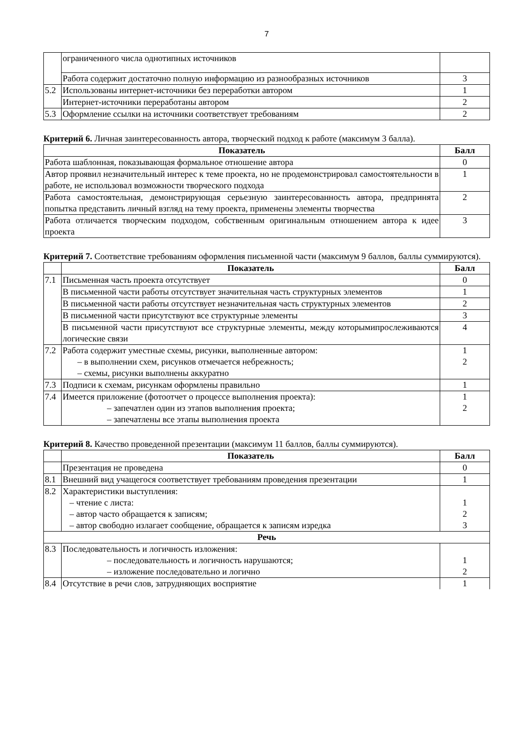7
| | ограниченного числа однотипных источников | |
| | Работа содержит достаточно полную информацию из разнообразных источников | 3 |
| 5.2 | Использованы интернет-источники без переработки автором | 1 |
| | Интернет-источники переработаны автором | 2 |
| 5.3 | Оформление ссылки на источники соответствует требованиям | 2 |
Критерий 6. Личная заинтересованность автора, творческий подход к работе (максимум 3 балла).
| Показатель | Балл |
| --- | --- |
| Работа шаблонная, показывающая формальное отношение автора | 0 |
| Автор проявил незначительный интерес к теме проекта, но не продемонстрировал самостоятельности в работе, не использовал возможности творческого подхода | 1 |
| Работа самостоятельная, демонстрирующая серьезную заинтересованность автора, предпринята попытка представить личный взгляд на тему проекта, применены элементы творчества | 2 |
| Работа отличается творческим подходом, собственным оригинальным отношением автора к идее проекта | 3 |
Критерий 7. Соответствие требованиям оформления письменной части (максимум 9 баллов, баллы суммируются).
| | Показатель | Балл |
| 7.1 | Письменная часть проекта отсутствует | 0 |
| | В письменной части работы отсутствует значительная часть структурных элементов | 1 |
| | В письменной части работы отсутствует незначительная часть структурных элементов | 2 |
| | В письменной части присутствуют все структурные элементы | 3 |
| | В письменной части присутствуют все структурные элементы, между которымипрослеживаются логические связи | 4 |
| 7.2 | Работа содержит уместные схемы, рисунки, выполненные автором: – в выполнении схем, рисунков отмечается небрежность; – схемы, рисунки выполнены аккуратно | 1 2 |
| 7.3 | Подписи к схемам, рисункам оформлены правильно | 1 |
| 7.4 | Имеется приложение (фотоотчет о процессе выполнения проекта): – запечатлен один из этапов выполнения проекта; – запечатлены все этапы выполнения проекта | 1 2 |
Критерий 8. Качество проведенной презентации (максимум 11 баллов, баллы суммируются).
| | Показатель | Балл |
| | Презентация не проведена | 0 |
| 8.1 | Внешний вид учащегося соответствует требованиям проведения презентации | 1 |
| 8.2 | Характеристики выступления: – чтение с листа: – автор часто обращается к записям; – автор свободно излагает сообщение, обращается к записям изредка | 1 2 3 |
| Речь | | |
| 8.3 | Последовательность и логичность изложения: – последовательность и логичность нарушаются; – изложение последовательно и логично | 1 2 |
| 8.4 | Отсутствие в речи слов, затрудняющих восприятие | 1 |